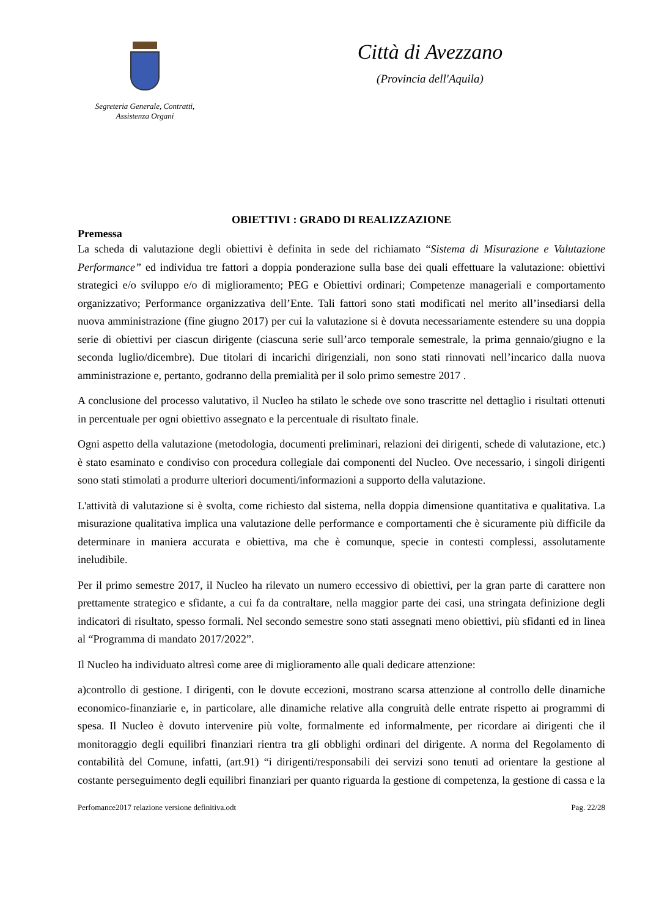Segreteria Generale, Contratti,
Assistenza Organi
Città di Avezzano
(Provincia dell'Aquila)
OBIETTIVI : GRADO DI REALIZZAZIONE
Premessa
La scheda di valutazione degli obiettivi è definita in sede del richiamato “Sistema di Misurazione e Valutazione Performance” ed individua tre fattori a doppia ponderazione sulla base dei quali effettuare la valutazione: obiettivi strategici e/o sviluppo e/o di miglioramento; PEG e Obiettivi ordinari; Competenze manageriali e comportamento organizzativo; Performance organizzativa dell’Ente. Tali fattori sono stati modificati nel merito all’insediarsi della nuova amministrazione (fine giugno 2017) per cui la valutazione si è dovuta necessariamente estendere su una doppia serie di obiettivi per ciascun dirigente (ciascuna serie sull’arco temporale semestrale, la prima gennaio/giugno e la seconda luglio/dicembre). Due titolari di incarichi dirigenziali, non sono stati rinnovati nell’incarico dalla nuova amministrazione e, pertanto, godranno della premialità per il solo primo semestre 2017 .
A conclusione del processo valutativo, il Nucleo ha stilato le schede ove sono trascritte nel dettaglio i risultati ottenuti in percentuale per ogni obiettivo assegnato e la percentuale di risultato finale.
Ogni aspetto della valutazione (metodologia, documenti preliminari, relazioni dei dirigenti, schede di valutazione, etc.) è stato esaminato e condiviso con procedura collegiale dai componenti del Nucleo. Ove necessario, i singoli dirigenti sono stati stimolati a produrre ulteriori documenti/informazioni a supporto della valutazione.
L'attività di valutazione si è svolta, come richiesto dal sistema, nella doppia dimensione quantitativa e qualitativa. La misurazione qualitativa implica una valutazione delle performance e comportamenti che è sicuramente più difficile da determinare in maniera accurata e obiettiva, ma che è comunque, specie in contesti complessi, assolutamente ineludibile.
Per il primo semestre 2017, il Nucleo ha rilevato un numero eccessivo di obiettivi, per la gran parte di carattere non prettamente strategico e sfidante, a cui fa da contraltare, nella maggior parte dei casi, una stringata definizione degli indicatori di risultato, spesso formali. Nel secondo semestre sono stati assegnati meno obiettivi, più sfidanti ed in linea al “Programma di mandato 2017/2022”.
Il Nucleo ha individuato altresì come aree di miglioramento alle quali dedicare attenzione:
a)controllo di gestione. I dirigenti, con le dovute eccezioni, mostrano scarsa attenzione al controllo delle dinamiche economico-finanziarie e, in particolare, alle dinamiche relative alla congruità delle entrate rispetto ai programmi di spesa. Il Nucleo è dovuto intervenire più volte, formalmente ed informalmente, per ricordare ai dirigenti che il monitoraggio degli equilibri finanziari rientra tra gli obblighi ordinari del dirigente. A norma del Regolamento di contabilità del Comune, infatti, (art.91) “i dirigenti/responsabili dei servizi sono tenuti ad orientare la gestione al costante perseguimento degli equilibri finanziari per quanto riguarda la gestione di competenza, la gestione di cassa e la
Perfomance2017 relazione versione definitiva.odt Pag. 22/28